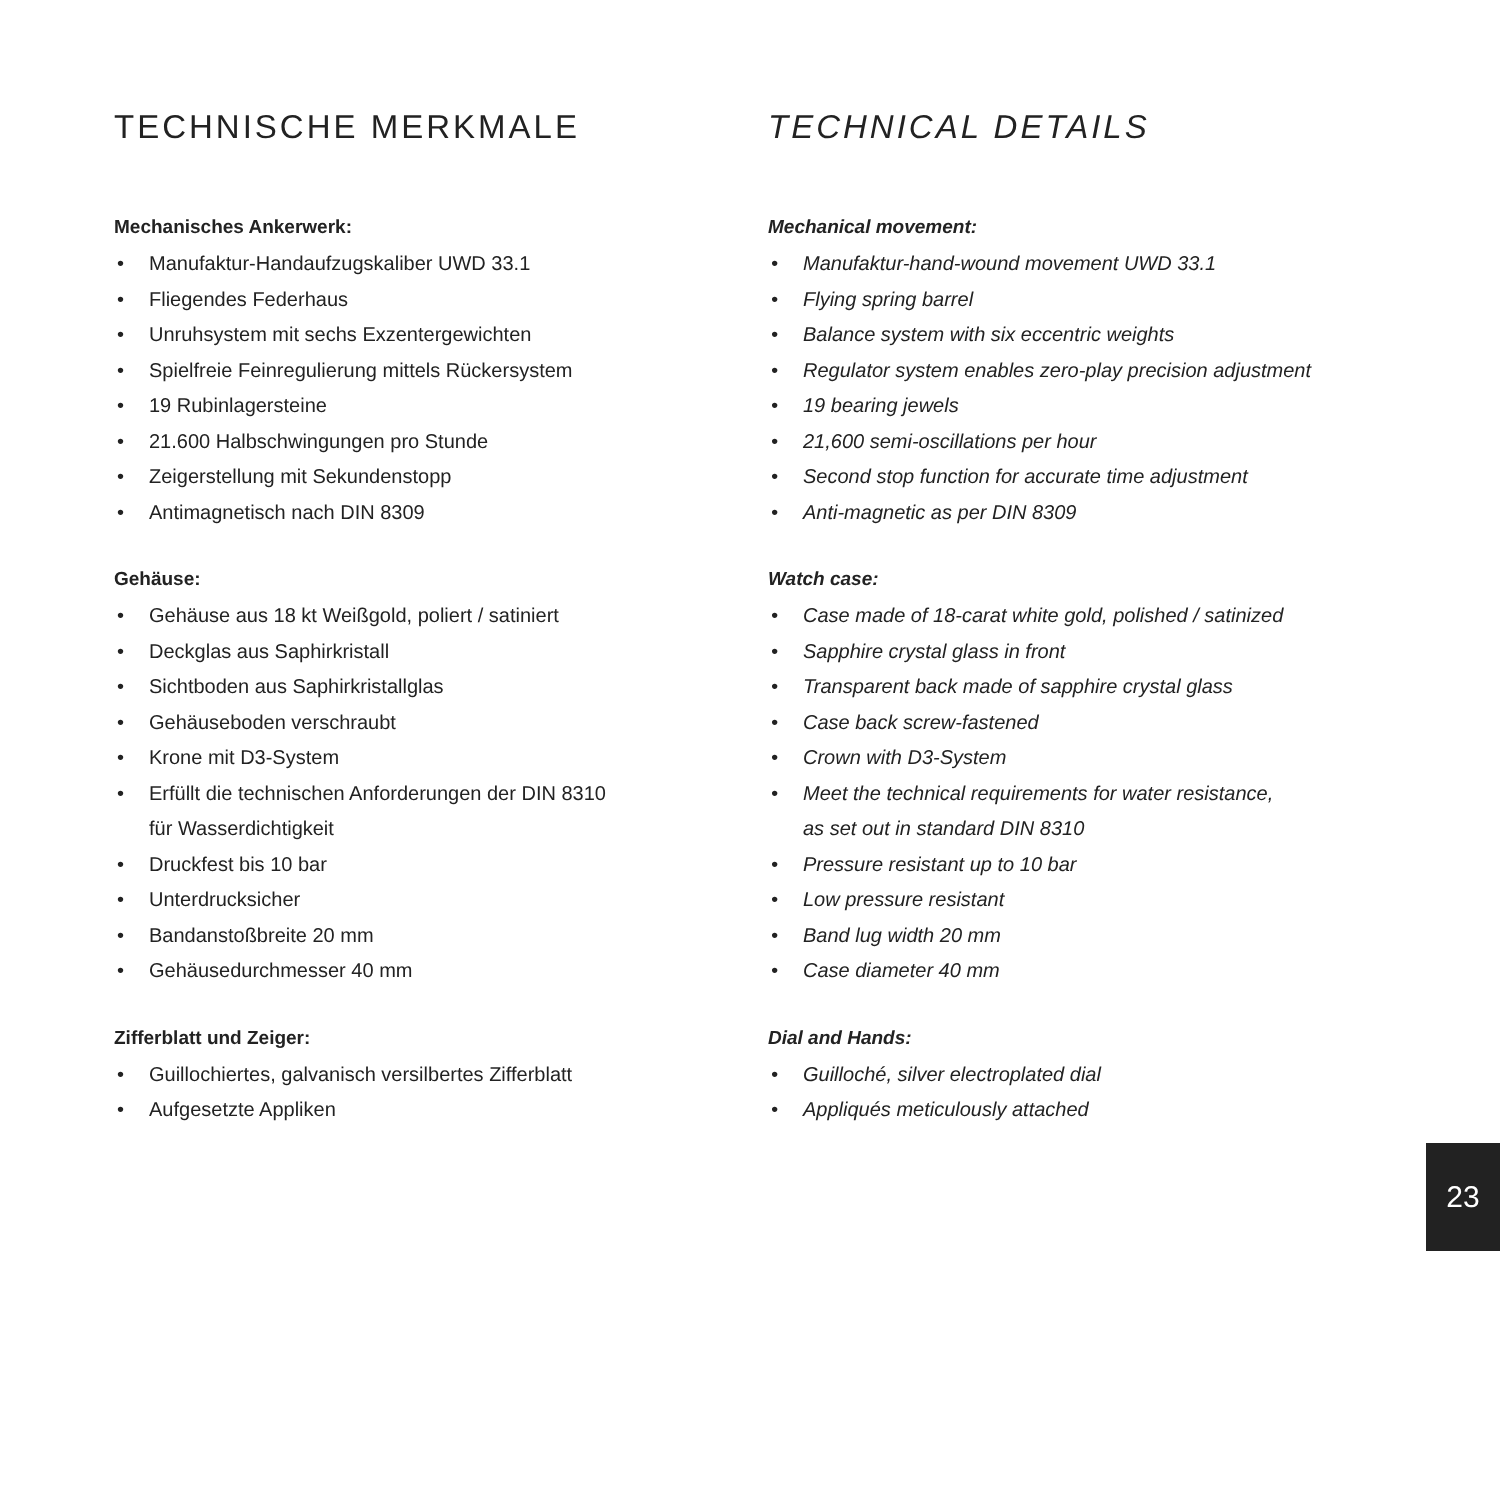TECHNISCHE MERKMALE
Mechanisches Ankerwerk:
• Manufaktur-Handaufzugskaliber UWD 33.1
• Fliegendes Federhaus
• Unruhsystem mit sechs Exzentergewichten
• Spielfreie Feinregulierung mittels Rückersystem
• 19 Rubinlagersteine
• 21.600 Halbschwingungen pro Stunde
• Zeigerstellung mit Sekundenstopp
• Antimagnetisch nach DIN 8309
Gehäuse:
• Gehäuse aus 18 kt Weißgold, poliert / satiniert
• Deckglas aus Saphirkristall
• Sichtboden aus Saphirkristallglas
• Gehäuseboden verschraubt
• Krone mit D3-System
• Erfüllt die technischen Anforderungen der DIN 8310
für Wasserdichtigkeit
• Druckfest bis 10 bar
• Unterdrucksicher
• Bandanstoßbreite 20 mm
• Gehäusedurchmesser 40 mm
Zifferblatt und Zeiger:
• Guillochiertes, galvanisch versilbertes Zifferblatt
• Aufgesetzte Appliken
TECHNICAL DETAILS
Mechanical movement:
• Manufaktur-hand-wound movement UWD 33.1
• Flying spring barrel
• Balance system with six eccentric weights
• Regulator system enables zero-play precision adjustment
• 19 bearing jewels
• 21,600 semi-oscillations per hour
• Second stop function for accurate time adjustment
• Anti-magnetic as per DIN 8309
Watch case:
• Case made of 18-carat white gold, polished / satinized
• Sapphire crystal glass in front
• Transparent back made of sapphire crystal glass
• Case back screw-fastened
• Crown with D3-System
• Meet the technical requirements for water resistance,
as set out in standard DIN 8310
• Pressure resistant up to 10 bar
• Low pressure resistant
• Band lug width 20 mm
• Case diameter 40 mm
Dial and Hands:
• Guilloché, silver electroplated dial
• Appliqués meticulously attached
23